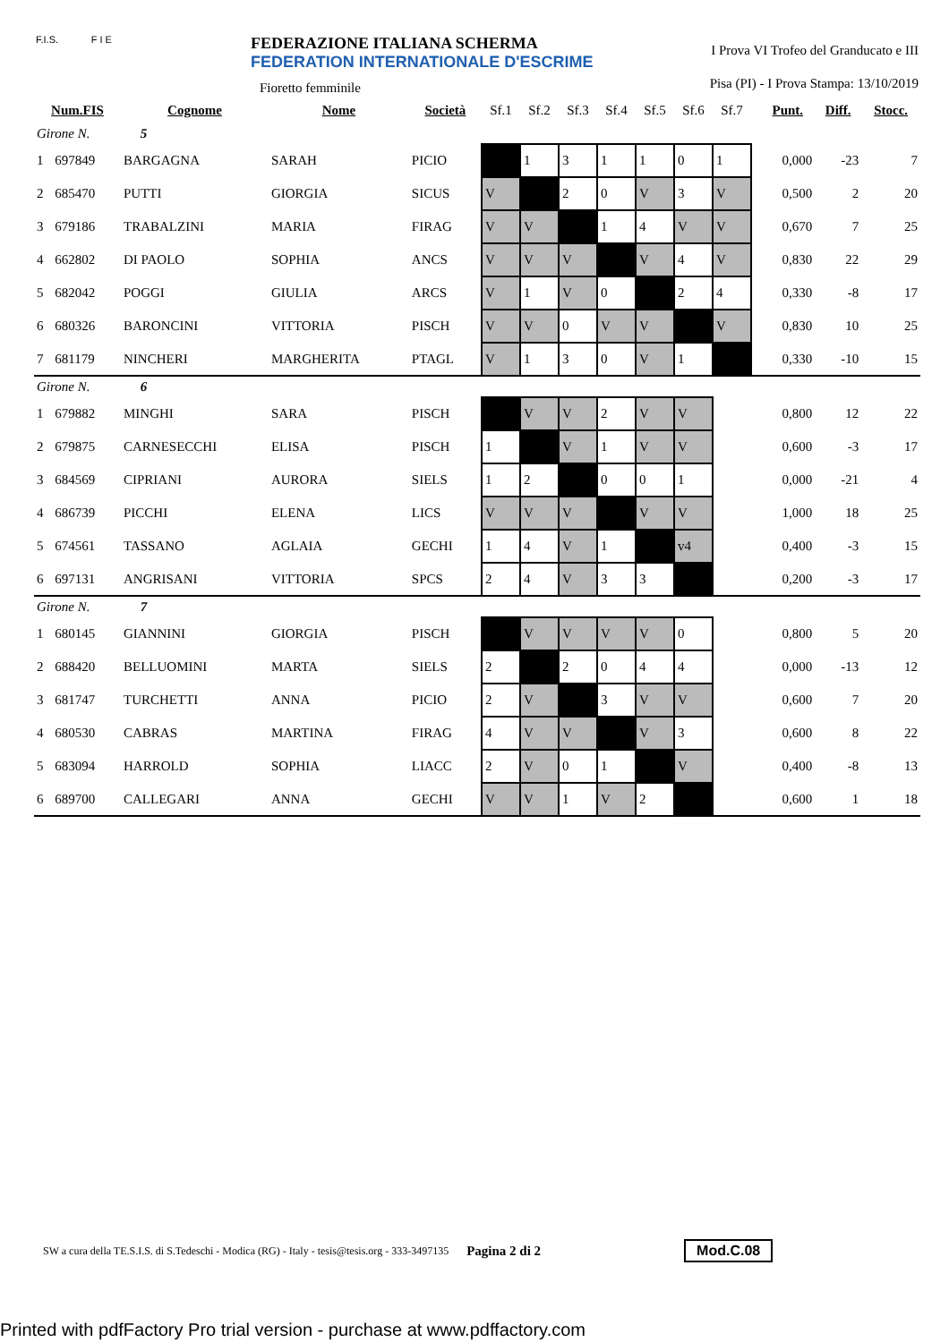F.I.S. F I E
FEDERAZIONE ITALIANA SCHERMA
FEDERATION INTERNATIONALE D'ESCRIME
Fioretto femminile
I Prova VI Trofeo del Granducato e III
Pisa (PI) - I Prova Stampa: 13/10/2019
| Num.FIS | | Cognome | Nome | Società | Sf.1 | Sf.2 | Sf.3 | Sf.4 | Sf.5 | Sf.6 | Sf.7 | | Punt. | Diff. | Stocc. |
| --- | --- | --- | --- | --- | --- | --- | --- | --- | --- | --- | --- | --- | --- | --- | --- |
| Girone N. 5 | | | | | | | | | | | | | | | |
| 1 | 697849 | BARGAGNA | SARAH | PICIO | | 1 | 3 | 1 | 1 | 0 | 1 | | 0,000 | -23 | 7 |
| 2 | 685470 | PUTTI | GIORGIA | SICUS | V | | 2 | 0 | V | 3 | V | | 0,500 | 2 | 20 |
| 3 | 679186 | TRABALZINI | MARIA | FIRAG | V | V | | 1 | 4 | V | V | | 0,670 | 7 | 25 |
| 4 | 662802 | DI PAOLO | SOPHIA | ANCS | V | V | V | | V | 4 | V | | 0,830 | 22 | 29 |
| 5 | 682042 | POGGI | GIULIA | ARCS | V | 1 | V | 0 | | 2 | 4 | | 0,330 | -8 | 17 |
| 6 | 680326 | BARONCINI | VITTORIA | PISCH | V | V | 0 | V | V | | V | | 0,830 | 10 | 25 |
| 7 | 681179 | NINCHERI | MARGHERITA | PTAGL | V | 1 | 3 | 0 | V | 1 | | | 0,330 | -10 | 15 |
| Girone N. 6 | | | | | | | | | | | | | | | |
| 1 | 679882 | MINGHI | SARA | PISCH | | V | V | 2 | V | V | | | 0,800 | 12 | 22 |
| 2 | 679875 | CARNESECCHI | ELISA | PISCH | 1 | | V | 1 | V | V | | | 0,600 | -3 | 17 |
| 3 | 684569 | CIPRIANI | AURORA | SIELS | 1 | 2 | | 0 | 0 | 1 | | | 0,000 | -21 | 4 |
| 4 | 686739 | PICCHI | ELENA | LICS | V | V | V | | V | V | | | 1,000 | 18 | 25 |
| 5 | 674561 | TASSANO | AGLAIA | GECHI | 1 | 4 | V | 1 | | v4 | | | 0,400 | -3 | 15 |
| 6 | 697131 | ANGRISANI | VITTORIA | SPCS | 2 | 4 | V | 3 | 3 | | | | 0,200 | -3 | 17 |
| Girone N. 7 | | | | | | | | | | | | | | | |
| 1 | 680145 | GIANNINI | GIORGIA | PISCH | | V | V | V | V | 0 | | | 0,800 | 5 | 20 |
| 2 | 688420 | BELLUOMINI | MARTA | SIELS | 2 | | 2 | 0 | 4 | 4 | | | 0,000 | -13 | 12 |
| 3 | 681747 | TURCHETTI | ANNA | PICIO | 2 | V | | 3 | V | V | | | 0,600 | 7 | 20 |
| 4 | 680530 | CABRAS | MARTINA | FIRAG | 4 | V | V | | V | 3 | | | 0,600 | 8 | 22 |
| 5 | 683094 | HARROLD | SOPHIA | LIACC | 2 | V | 0 | 1 | | V | | | 0,400 | -8 | 13 |
| 6 | 689700 | CALLEGARI | ANNA | GECHI | V | V | 1 | V | 2 | | | | 0,600 | 1 | 18 |
SW a cura della TE.S.I.S. di S.Tedeschi - Modica (RG) - Italy - tesis@tesis.org - 333-3497135 Pagina 2 di 2 Mod.C.08
Printed with pdfFactory Pro trial version - purchase at www.pdffactory.com